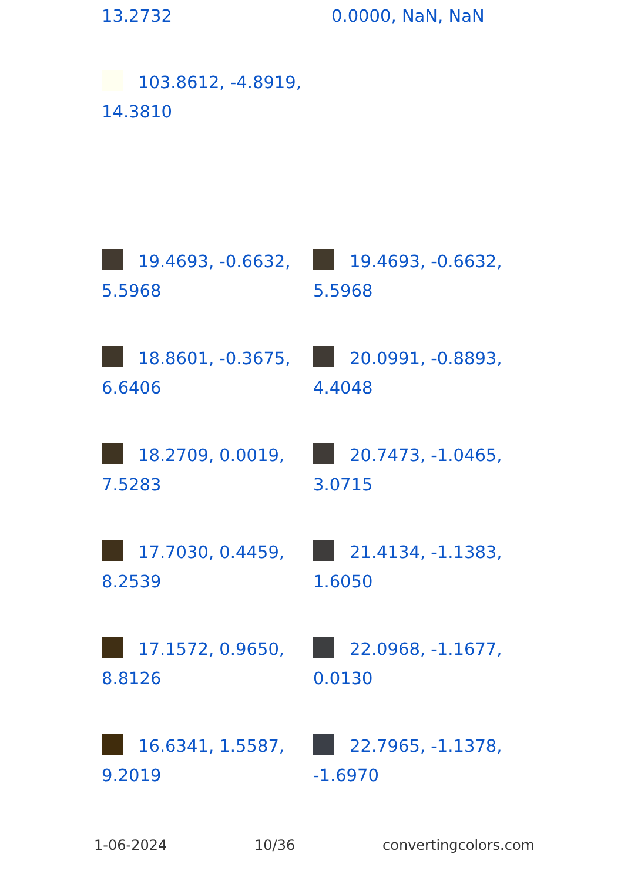13.2732 0.0000, NaN, NaN
103.8612, -4.8919, 14.3810
19.4693, -0.6632, 5.5968
19.4693, -0.6632, 5.5968
18.8601, -0.3675, 6.6406
20.0991, -0.8893, 4.4048
18.2709, 0.0019, 7.5283
20.7473, -1.0465, 3.0715
17.7030, 0.4459, 8.2539
21.4134, -1.1383, 1.6050
17.1572, 0.9650, 8.8126
22.0968, -1.1677, 0.0130
16.6341, 1.5587, 9.2019
22.7965, -1.1378, -1.6970
1-06-2024 10/36 convertingcolors.com